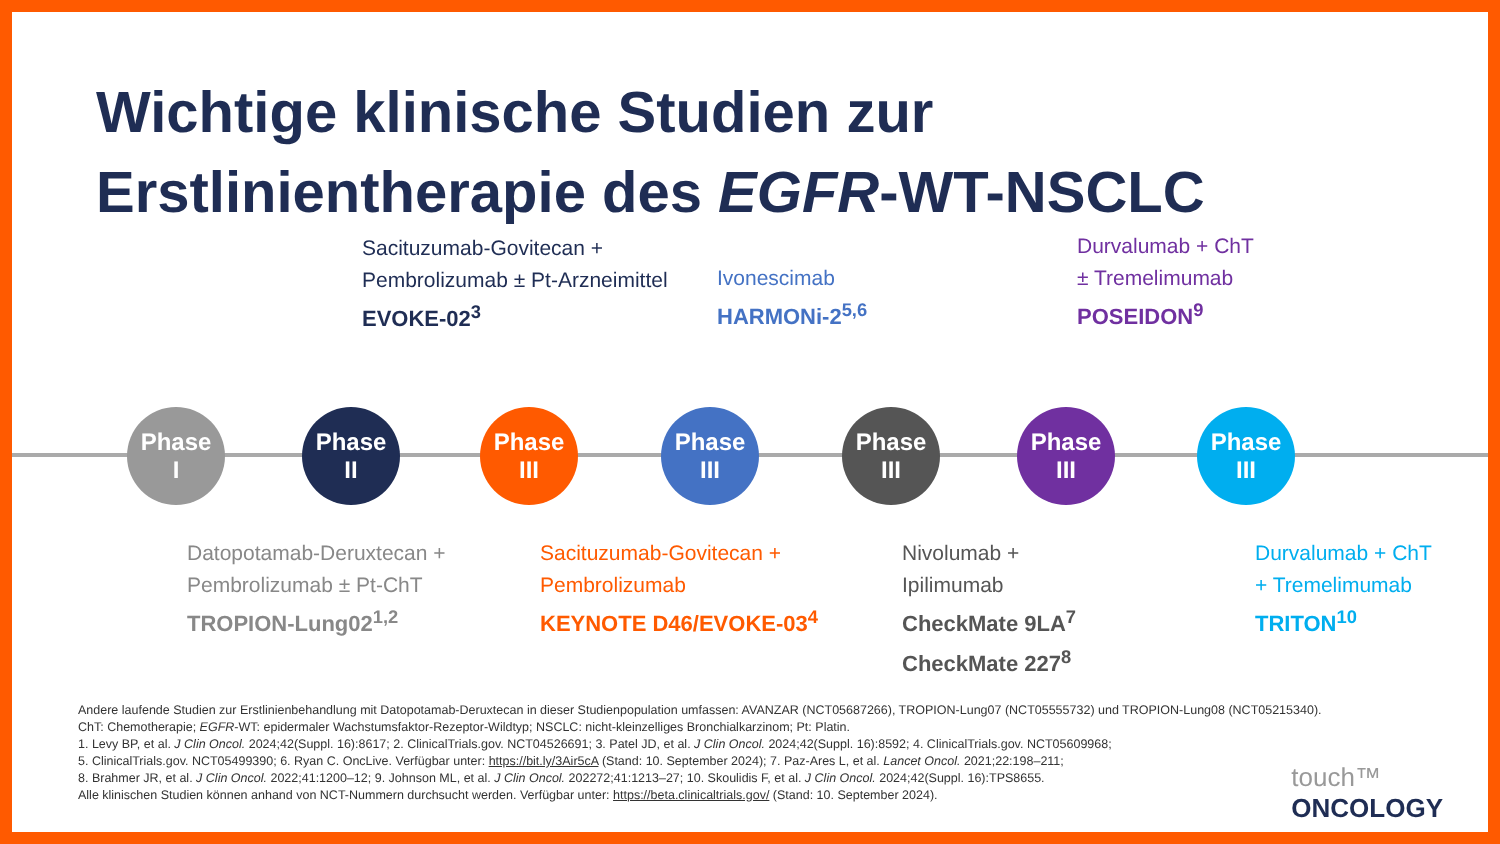Wichtige klinische Studien zur
Erstlinientherapie des EGFR-WT-NSCLC
Sacituzumab-Govitecan +
Pembrolizumab ± Pt-Arzneimittel
EVOKE-02<sup>3</sup>
Ivonescimab
HARMONi-2<sup>5,6</sup>
Durvalumab + ChT
± Tremelimumab
POSEIDON<sup>9</sup>
Phase
I
Phase
II
Phase
III
Phase
III
Phase
III
Phase
III
Phase
III
Datopotamab-Deruxtecan +
Pembrolizumab ± Pt-ChT
TROPION-Lung02<sup>1,2</sup>
Sacituzumab-Govitecan +
Pembrolizumab
KEYNOTE D46/EVOKE-03<sup>4</sup>
Nivolumab +
Ipilimumab
CheckMate 9LA<sup>7</sup>
CheckMate 227<sup>8</sup>
Durvalumab + ChT
+ Tremelimumab
TRITON<sup>10</sup>
Andere laufende Studien zur Erstlinienbehandlung mit Datopotamab-Deruxtecan in dieser Studienpopulation umfassen: AVANZAR (NCT05687266), TROPION-Lung07 (NCT05555732) und TROPION-Lung08 (NCT05215340).
ChT: Chemotherapie; EGFR-WT: epidermaler Wachstumsfaktor-Rezeptor-Wildtyp; NSCLC: nicht-kleinzelliges Bronchialkarzinom; Pt: Platin.
1. Levy BP, et al. J Clin Oncol. 2024;42(Suppl. 16):8617; 2. ClinicalTrials.gov. NCT04526691; 3. Patel JD, et al. J Clin Oncol. 2024;42(Suppl. 16):8592; 4. ClinicalTrials.gov. NCT05609968;
5. ClinicalTrials.gov. NCT05499390; 6. Ryan C. OncLive. Verfügbar unter: https://bit.ly/3Air5cA (Stand: 10. September 2024); 7. Paz-Ares L, et al. Lancet Oncol. 2021;22:198–211;
8. Brahmer JR, et al. J Clin Oncol. 2022;41:1200–12; 9. Johnson ML, et al. J Clin Oncol. 202272;41:1213–27; 10. Skoulidis F, et al. J Clin Oncol. 2024;42(Suppl. 16):TPS8655.
Alle klinischen Studien können anhand von NCT-Nummern durchsucht werden. Verfügbar unter: https://beta.clinicaltrials.gov/ (Stand: 10. September 2024).
touch™
ONCOLOGY